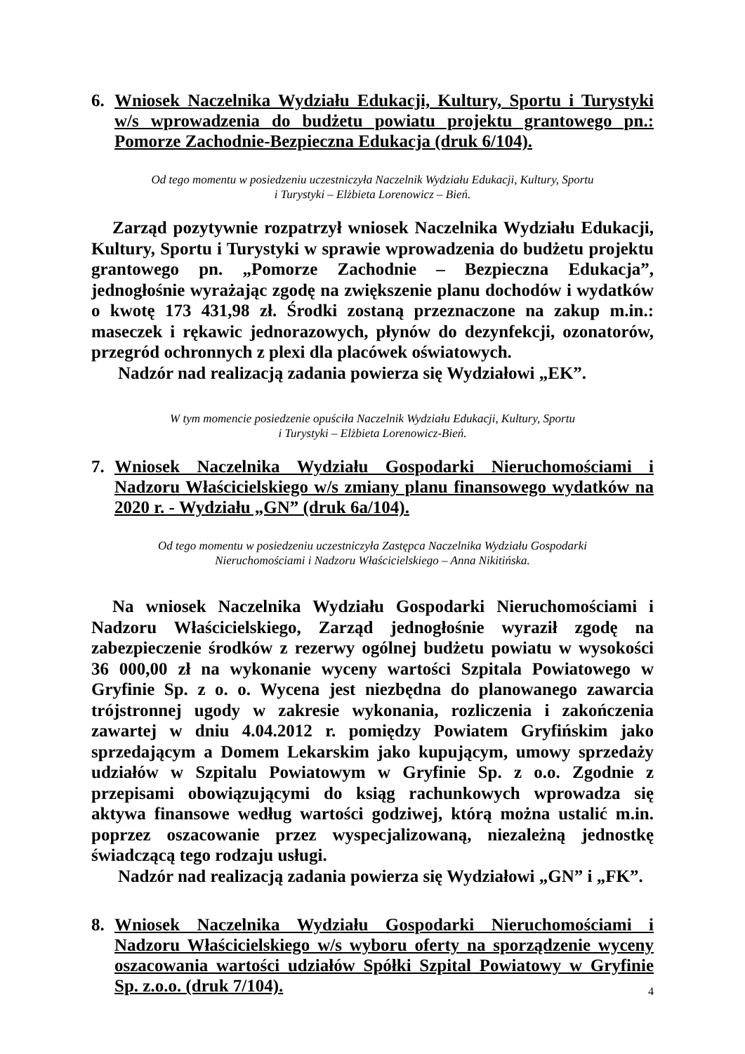6. Wniosek Naczelnika Wydziału Edukacji, Kultury, Sportu i Turystyki w/s wprowadzenia do budżetu powiatu projektu grantowego pn.: Pomorze Zachodnie-Bezpieczna Edukacja (druk 6/104).
Od tego momentu w posiedzeniu uczestniczyła Naczelnik Wydziału Edukacji, Kultury, Sportu
i Turystyki – Elżbieta Lorenowicz – Bień.
Zarząd pozytywnie rozpatrzył wniosek Naczelnika Wydziału Edukacji, Kultury, Sportu i Turystyki w sprawie wprowadzenia do budżetu projektu grantowego pn. „Pomorze Zachodnie – Bezpieczna Edukacja”, jednogłośnie wyrażając zgodę na zwiększenie planu dochodów i wydatków o kwotę 173 431,98 zł. Środki zostaną przeznaczone na zakup m.in.: maseczek i rękawic jednorazowych, płynów do dezynfekcji, ozonatorów, przegród ochronnych z plexi dla placówek oświatowych.
Nadzór nad realizacją zadania powierza się Wydziałowi „EK”.
W tym momencie posiedzenie opuściła Naczelnik Wydziału Edukacji, Kultury, Sportu
i Turystyki – Elżbieta Lorenowicz-Bień.
7. Wniosek Naczelnika Wydziału Gospodarki Nieruchomościami i Nadzoru Właścicielskiego w/s zmiany planu finansowego wydatków na 2020 r. - Wydziału „GN” (druk 6a/104).
Od tego momentu w posiedzeniu uczestniczyła Zastępca Naczelnika Wydziału Gospodarki
Nieruchomościami i Nadzoru Właścicielskiego – Anna Nikitińska.
Na wniosek Naczelnika Wydziału Gospodarki Nieruchomościami i Nadzoru Właścicielskiego, Zarząd jednogłośnie wyraził zgodę na zabezpieczenie środków z rezerwy ogólnej budżetu powiatu w wysokości 36 000,00 zł na wykonanie wyceny wartości Szpitala Powiatowego w Gryfinie Sp. z o. o. Wycena jest niezbędna do planowanego zawarcia trójstronnej ugody w zakresie wykonania, rozliczenia i zakończenia zawartej w dniu 4.04.2012 r. pomiędzy Powiatem Gryfińskim jako sprzedającym a Domem Lekarskim jako kupującym, umowy sprzedaży udziałów w Szpitalu Powiatowym w Gryfinie Sp. z o.o. Zgodnie z przepisami obowiązującymi do ksiąg rachunkowych wprowadza się aktywa finansowe według wartości godziwej, którą można ustalić m.in. poprzez oszacowanie przez wyspecjalizowaną, niezależną jednostkę świadczącą tego rodzaju usługi.
Nadzór nad realizacją zadania powierza się Wydziałowi „GN” i „FK”.
8. Wniosek Naczelnika Wydziału Gospodarki Nieruchomościami i Nadzoru Właścicielskiego w/s wyboru oferty na sporządzenie wyceny oszacowania wartości udziałów Spółki Szpital Powiatowy w Gryfinie Sp. z.o.o. (druk 7/104).
4